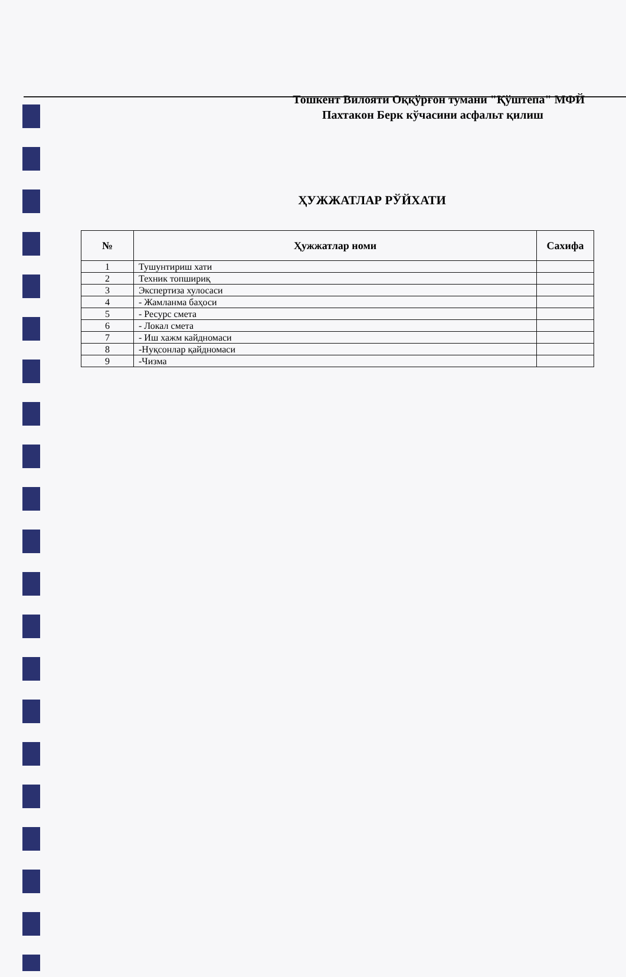Тошкент Вилояти Оққўрғон тумани "Қўштепа" МФЙ
Пахтакон Берк кўчасини асфальт қилиш
ҲУЖЖАТЛАР РЎЙХАТИ
| № | Ҳужжатлар номи | Сахифа |
| --- | --- | --- |
| 1 | Тушунтириш хати | |
| 2 | Техник топшириқ | |
| 3 | Экспертиза хулосаси | |
| 4 | - Жамланма баҳоси | |
| 5 | - Ресурс смета | |
| 6 | - Локал смета | |
| 7 | - Иш хажм кайдномаси | |
| 8 | -Нуқсонлар қайдномаси | |
| 9 | -Чизма | |